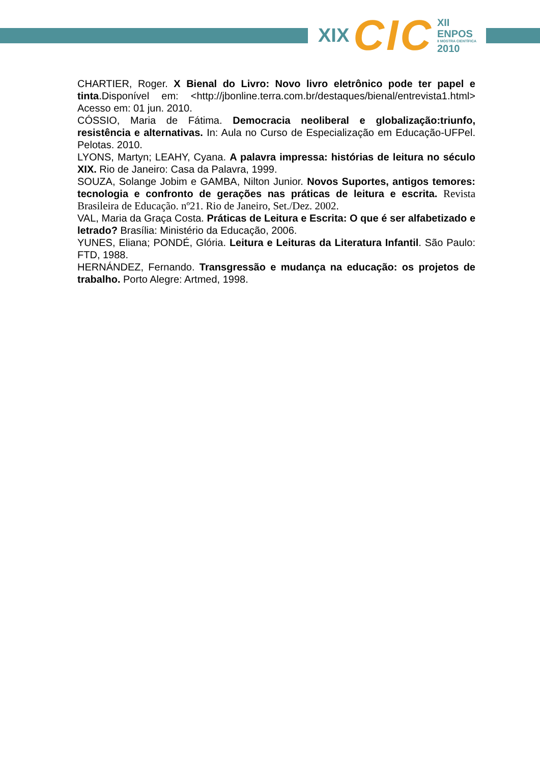XIX CIC XII ENPOS
II MOSTRA CIENTÍFICA
2010
CHARTIER, Roger. X Bienal do Livro: Novo livro eletrônico pode ter papel e tinta.Disponível em: <http://jbonline.terra.com.br/destaques/bienal/entrevista1.html> Acesso em: 01 jun. 2010.
CÓSSIO, Maria de Fátima. Democracia neoliberal e globalização:triunfo, resistência e alternativas. In: Aula no Curso de Especialização em Educação-UFPel. Pelotas. 2010.
LYONS, Martyn; LEAHY, Cyana. A palavra impressa: histórias de leitura no século XIX. Rio de Janeiro: Casa da Palavra, 1999.
SOUZA, Solange Jobim e GAMBA, Nilton Junior. Novos Suportes, antigos temores: tecnologia e confronto de gerações nas práticas de leitura e escrita. Revista Brasileira de Educação. nº21. Rio de Janeiro, Set./Dez. 2002.
VAL, Maria da Graça Costa. Práticas de Leitura e Escrita: O que é ser alfabetizado e letrado? Brasília: Ministério da Educação, 2006.
YUNES, Eliana; PONDÉ, Glória. Leitura e Leituras da Literatura Infantil. São Paulo: FTD, 1988.
HERNÁNDEZ, Fernando. Transgressão e mudança na educação: os projetos de trabalho. Porto Alegre: Artmed, 1998.